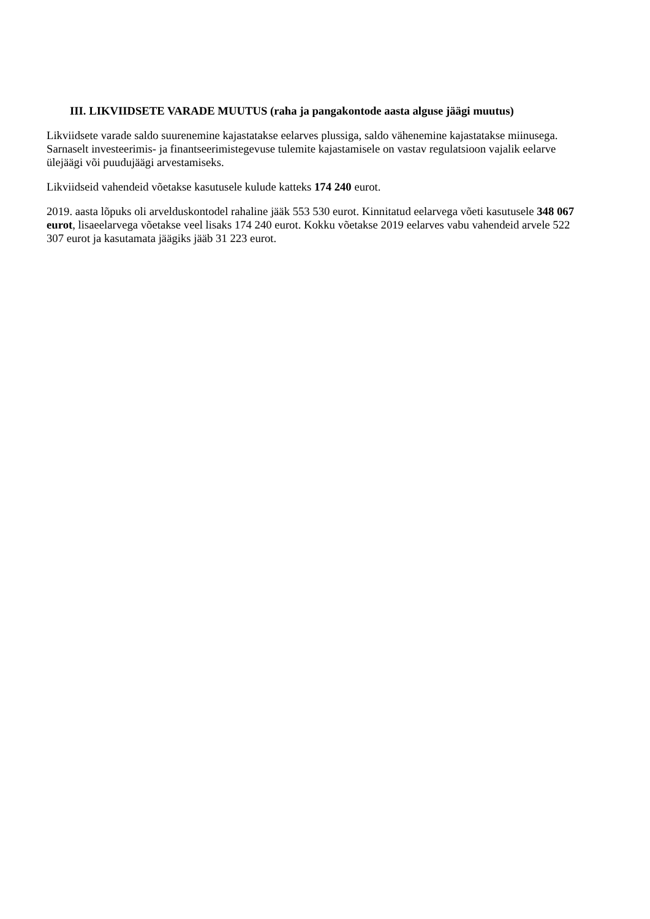III. LIKVIIDSETE VARADE MUUTUS (raha ja pangakontode aasta alguse jäägi muutus)
Likviidsete varade saldo suurenemine kajastatakse eelarves plussiga, saldo vähenemine kajastatakse miinusega. Sarnaselt investeerimis- ja finantseerimistegevuse tulemite kajastamisele on vastav regulatsioon vajalik eelarve ülejäägi või puudujäägi arvestamiseks.
Likviidseid vahendeid võetakse kasutusele kulude katteks 174 240 eurot.
2019. aasta lõpuks oli arvelduskontodel rahaline jääk 553 530 eurot. Kinnitatud eelarvega võeti kasutusele 348 067 eurot, lisaeelarvega võetakse veel lisaks 174 240 eurot. Kokku võetakse 2019 eelarves vabu vahendeid arvele 522 307 eurot ja kasutamata jäägiks jääb 31 223 eurot.